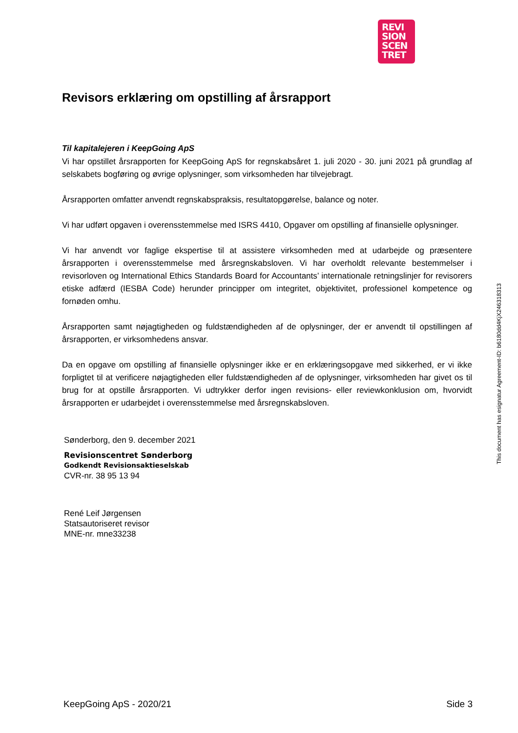REVI
SION
SCEN
TRET
Revisors erklæring om opstilling af årsrapport
Til kapitalejeren i KeepGoing ApS
Vi har opstillet årsrapporten for KeepGoing ApS for regnskabsåret 1. juli 2020 - 30. juni 2021 på grundlag af selskabets bogføring og øvrige oplysninger, som virksomheden har tilvejebragt.
Årsrapporten omfatter anvendt regnskabspraksis, resultatopgørelse, balance og noter.
Vi har udført opgaven i overensstemmelse med ISRS 4410, Opgaver om opstilling af finansielle oplysninger.
Vi har anvendt vor faglige ekspertise til at assistere virksomheden med at udarbejde og præsentere årsrapporten i overensstemmelse med årsregnskabsloven. Vi har overholdt relevante bestemmelser i revisorloven og International Ethics Standards Board for Accountants’ internationale retningslinjer for revisorers etiske adfærd (IESBA Code) herunder principper om integritet, objektivitet, professionel kompetence og fornøden omhu.
Årsrapporten samt nøjagtigheden og fuldstændigheden af de oplysninger, der er anvendt til opstillingen af årsrapporten, er virksomhedens ansvar.
Da en opgave om opstilling af finansielle oplysninger ikke er en erklæringsopgave med sikkerhed, er vi ikke forpligtet til at verificere nøjagtigheden eller fuldstændigheden af de oplysninger, virksomheden har givet os til brug for at opstille årsrapporten. Vi udtrykker derfor ingen revisions- eller reviewkonklusion om, hvorvidt årsrapporten er udarbejdet i overensstemmelse med årsregnskabsloven.
Sønderborg, den 9. december 2021
Revisionscentret Sønderborg
Godkendt Revisionsaktieselskab
CVR-nr. 38 95 13 94
René Leif Jørgensen
Statsautoriseret revisor
MNE-nr. mne33238
This document has esignatur Agreement-ID: b6180dd4KjX246318313
KeepGoing ApS - 2020/21 Side 3